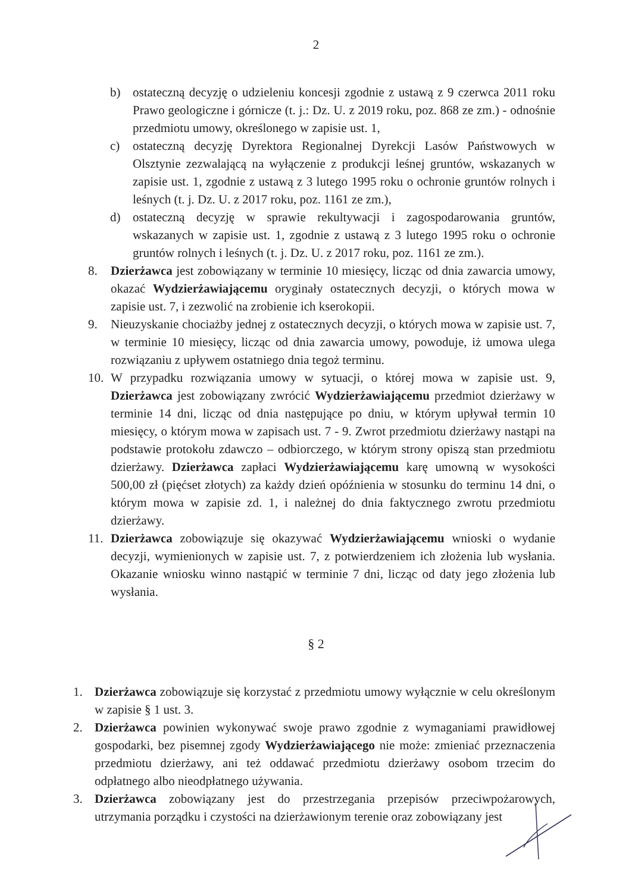2
b) ostateczną decyzję o udzieleniu koncesji zgodnie z ustawą z 9 czerwca 2011 roku Prawo geologiczne i górnicze (t. j.: Dz. U. z 2019 roku, poz. 868 ze zm.) - odnośnie przedmiotu umowy, określonego w zapisie ust. 1,
c) ostateczną decyzję Dyrektora Regionalnej Dyrekcji Lasów Państwowych w Olsztynie zezwalającą na wyłączenie z produkcji leśnej gruntów, wskazanych w zapisie ust. 1, zgodnie z ustawą z 3 lutego 1995 roku o ochronie gruntów rolnych i leśnych (t. j. Dz. U. z 2017 roku, poz. 1161 ze zm.),
d) ostateczną decyzję w sprawie rekultywacji i zagospodarowania gruntów, wskazanych w zapisie ust. 1, zgodnie z ustawą z 3 lutego 1995 roku o ochronie gruntów rolnych i leśnych (t. j. Dz. U. z 2017 roku, poz. 1161 ze zm.).
8. Dzierżawca jest zobowiązany w terminie 10 miesięcy, licząc od dnia zawarcia umowy, okazać Wydzierżawiającemu oryginały ostatecznych decyzji, o których mowa w zapisie ust. 7, i zezwolić na zrobienie ich kserokopii.
9. Nieuzyskanie chociażby jednej z ostatecznych decyzji, o których mowa w zapisie ust. 7, w terminie 10 miesięcy, licząc od dnia zawarcia umowy, powoduje, iż umowa ulega rozwiązaniu z upływem ostatniego dnia tegoż terminu.
10. W przypadku rozwiązania umowy w sytuacji, o której mowa w zapisie ust. 9, Dzierżawca jest zobowiązany zwrócić Wydzierżawiającemu przedmiot dzierżawy w terminie 14 dni, licząc od dnia następujące po dniu, w którym upływał termin 10 miesięcy, o którym mowa w zapisach ust. 7 - 9. Zwrot przedmiotu dzierżawy nastąpi na podstawie protokołu zdawczo – odbiorczego, w którym strony opiszą stan przedmiotu dzierżawy. Dzierżawca zapłaci Wydzierżawiającemu karę umowną w wysokości 500,00 zł (pięćset złotych) za każdy dzień opóźnienia w stosunku do terminu 14 dni, o którym mowa w zapisie zd. 1, i należnej do dnia faktycznego zwrotu przedmiotu dzierżawy.
11. Dzierżawca zobowiązuje się okazywać Wydzierżawiającemu wnioski o wydanie decyzji, wymienionych w zapisie ust. 7, z potwierdzeniem ich złożenia lub wysłania. Okazanie wniosku winno nastąpić w terminie 7 dni, licząc od daty jego złożenia lub wysłania.
§ 2
1. Dzierżawca zobowiązuje się korzystać z przedmiotu umowy wyłącznie w celu określonym w zapisie § 1 ust. 3.
2. Dzierżawca powinien wykonywać swoje prawo zgodnie z wymaganiami prawidłowej gospodarki, bez pisemnej zgody Wydzierżawiającego nie może: zmieniać przeznaczenia przedmiotu dzierżawy, ani też oddawać przedmiotu dzierżawy osobom trzecim do odpłatnego albo nieodpłatnego używania.
3. Dzierżawca zobowiązany jest do przestrzegania przepisów przeciwpożarowych, utrzymania porządku i czystości na dzierżawionym terenie oraz zobowiązany jest